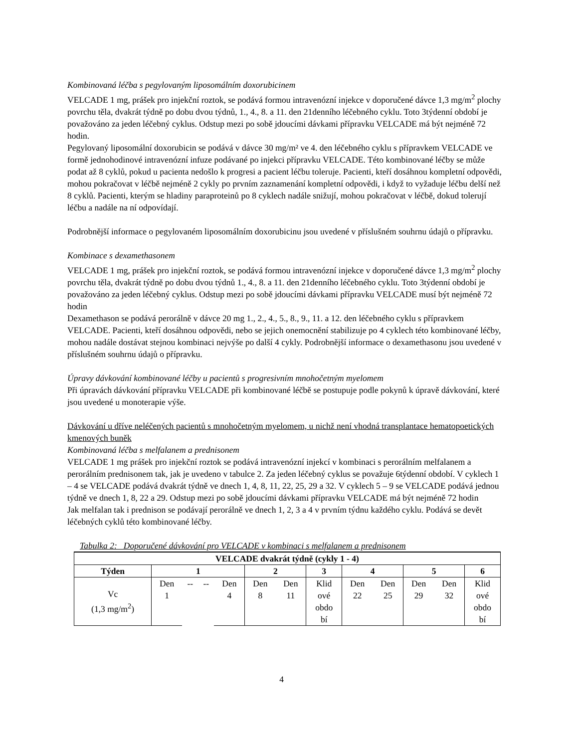Kombinovaná léčba s pegylovaným liposomálním doxorubicinem
VELCADE 1 mg, prášek pro injekční roztok, se podává formou intravenózní injekce v doporučené dávce 1,3 mg/m<sup>2</sup> plochy povrchu těla, dvakrát týdně po dobu dvou týdnů, 1., 4., 8. a 11. den 21denního léčebného cyklu. Toto 3týdenní období je považováno za jeden léčebný cyklus. Odstup mezi po sobě jdoucími dávkami přípravku VELCADE má být nejméně 72 hodin.
Pegylovaný liposomální doxorubicin se podává v dávce 30 mg/m² ve 4. den léčebného cyklu s přípravkem VELCADE ve formě jednohodinové intravenózní infuze podávané po injekci přípravku VELCADE. Této kombinované léčby se může podat až 8 cyklů, pokud u pacienta nedošlo k progresi a pacient léčbu toleruje. Pacienti, kteří dosáhnou kompletní odpovědi, mohou pokračovat v léčbě nejméně 2 cykly po prvním zaznamenání kompletní odpovědi, i když to vyžaduje léčbu delší než 8 cyklů. Pacienti, kterým se hladiny paraproteinů po 8 cyklech nadále snižují, mohou pokračovat v léčbě, dokud tolerují léčbu a nadále na ní odpovídají.
Podrobnější informace o pegylovaném liposomálním doxorubicinu jsou uvedené v příslušném souhrnu údajů o přípravku.
Kombinace s dexamethasonem
VELCADE 1 mg, prášek pro injekční roztok, se podává formou intravenózní injekce v doporučené dávce 1,3 mg/m<sup>2</sup> plochy povrchu těla, dvakrát týdně po dobu dvou týdnů 1., 4., 8. a 11. den 21denního léčebného cyklu. Toto 3týdenní období je považováno za jeden léčebný cyklus. Odstup mezi po sobě jdoucími dávkami přípravku VELCADE musí být nejméně 72 hodin
Dexamethason se podává perorálně v dávce 20 mg 1., 2., 4., 5., 8., 9., 11. a 12. den léčebného cyklu s přípravkem VELCADE. Pacienti, kteří dosáhnou odpovědi, nebo se jejich onemocnění stabilizuje po 4 cyklech této kombinované léčby, mohou nadále dostávat stejnou kombinaci nejvýše po další 4 cykly. Podrobnější informace o dexamethasonu jsou uvedené v příslušném souhrnu údajů o přípravku.
Úpravy dávkování kombinované léčby u pacientů s progresivním mnohočetným myelomem
Při úpravách dávkování přípravku VELCADE při kombinované léčbě se postupuje podle pokynů k úpravě dávkování, které jsou uvedené u monoterapie výše.
Dávkování u dříve neléčených pacientů s mnohočetným myelomem, u nichž není vhodná transplantace hematopoetických kmenových buněk
Kombinovaná léčba s melfalanem a prednisonem
VELCADE 1 mg prášek pro injekční roztok se podává intravenózní injekcí v kombinaci s perorálním melfalanem a perorálním prednisonem tak, jak je uvedeno v tabulce 2. Za jeden léčebný cyklus se považuje 6týdenní období. V cyklech 1 – 4 se VELCADE podává dvakrát týdně ve dnech 1, 4, 8, 11, 22, 25, 29 a 32. V cyklech 5 – 9 se VELCADE podává jednou týdně ve dnech 1, 8, 22 a 29. Odstup mezi po sobě jdoucími dávkami přípravku VELCADE má být nejméně 72 hodin
Jak melfalan tak i prednison se podávají perorálně ve dnech 1, 2, 3 a 4 v prvním týdnu každého cyklu. Podává se devět léčebných cyklů této kombinované léčby.
Tabulka 2: Doporučené dávkování pro VELCADE v kombinaci s melfalanem a prednisonem
| VELCADE dvakrát týdně (cykly 1 - 4) | | | | | | | | | | | | |
| --- | --- | --- | --- | --- | --- | --- | --- | --- | --- | --- | --- | --- |
| Týden | 1 | | | | 2 | | 3 | 4 | | 5 | | 6 |
| Vc (1,3 mg/m<sup>2</sup>) | Den 1 | -- | -- | Den 4 | Den 8 | Den 11 | Klid ové obdo bí | Den 22 | Den 25 | Den 29 | Den 32 | Klid ové obdo bí |
4